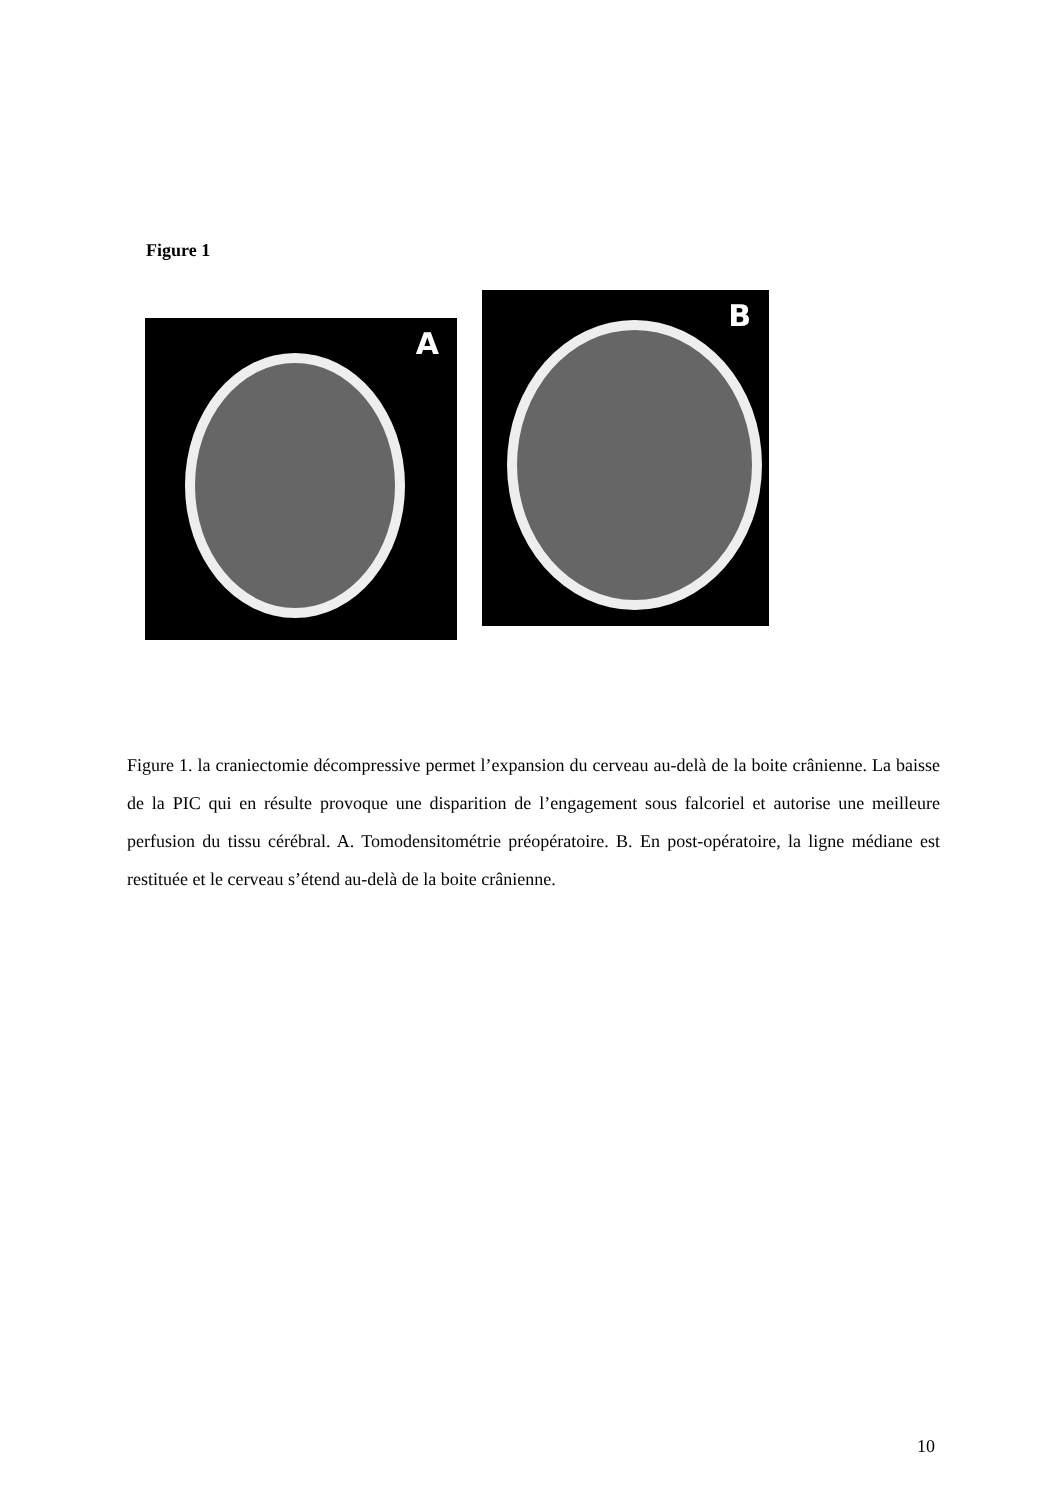Figure 1
A
B
Figure 1. la craniectomie décompressive permet l’expansion du cerveau au-delà de la boite crânienne. La baisse de la PIC qui en résulte provoque une disparition de l’engagement sous falcoriel et autorise une meilleure perfusion du tissu cérébral. A. Tomodensitométrie préopératoire. B. En post-opératoire, la ligne médiane est restituée et le cerveau s’étend au-delà de la boite crânienne.
10